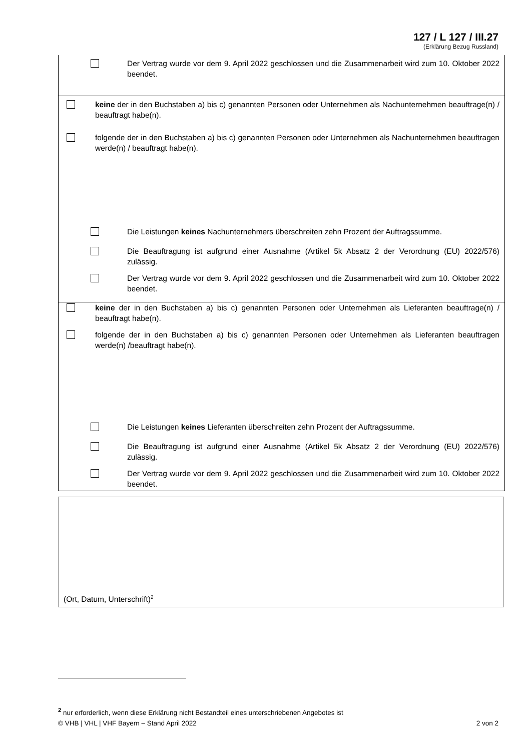127 / L 127 / III.27
(Erklärung Bezug Russland)
Der Vertrag wurde vor dem 9. April 2022 geschlossen und die Zusammenarbeit wird zum 10. Oktober 2022 beendet.
keine der in den Buchstaben a) bis c) genannten Personen oder Unternehmen als Nachunternehmen beauftrage(n) / beauftragt habe(n).
folgende der in den Buchstaben a) bis c) genannten Personen oder Unternehmen als Nachunternehmen beauftragen werde(n) / beauftragt habe(n).
Die Leistungen keines Nachunternehmers überschreiten zehn Prozent der Auftragssumme.
Die Beauftragung ist aufgrund einer Ausnahme (Artikel 5k Absatz 2 der Verordnung (EU) 2022/576) zulässig.
Der Vertrag wurde vor dem 9. April 2022 geschlossen und die Zusammenarbeit wird zum 10. Oktober 2022 beendet.
keine der in den Buchstaben a) bis c) genannten Personen oder Unternehmen als Lieferanten beauftrage(n) / beauftragt habe(n).
folgende der in den Buchstaben a) bis c) genannten Personen oder Unternehmen als Lieferanten beauftragen werde(n) /beauftragt habe(n).
Die Leistungen keines Lieferanten überschreiten zehn Prozent der Auftragssumme.
Die Beauftragung ist aufgrund einer Ausnahme (Artikel 5k Absatz 2 der Verordnung (EU) 2022/576) zulässig.
Der Vertrag wurde vor dem 9. April 2022 geschlossen und die Zusammenarbeit wird zum 10. Oktober 2022 beendet.
(Ort, Datum, Unterschrift)<sup>2</sup>
<sup>2</sup> nur erforderlich, wenn diese Erklärung nicht Bestandteil eines unterschriebenen Angebotes ist
© VHB | VHL | VHF Bayern – Stand April 2022 2 von 2